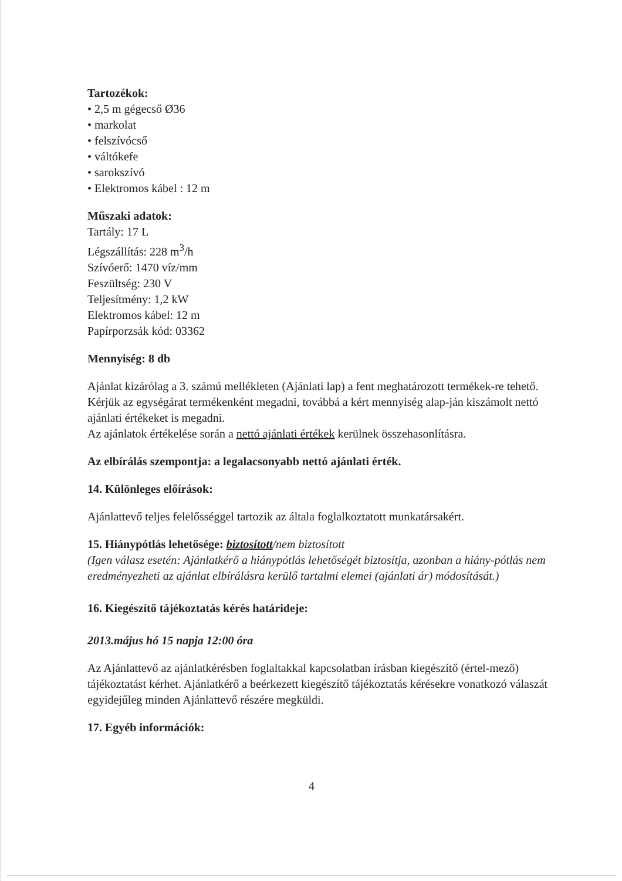Tartozékok:
• 2,5 m gégecső Ø36
• markolat
• felszívócső
• váltókefe
• sarokszívó
• Elektromos kábel : 12 m
Műszaki adatok:
Tartály: 17 L
Légszállítás: 228 m<sup>3</sup>/h
Szívóerő: 1470 víz/mm
Feszültség: 230 V
Teljesítmény: 1,2 kW
Elektromos kábel: 12 m
Papírporzsák kód: 03362
Mennyiség: 8 db
Ajánlat kizárólag a 3. számú mellékleten (Ajánlati lap) a fent meghatározott termékek-re tehető. Kérjük az egységárat termékenként megadni, továbbá a kért mennyiség alap-ján kiszámolt nettó ajánlati értékeket is megadni.
Az ajánlatok értékelése során a nettó ajánlati értékek kerülnek összehasonlításra.
Az elbírálás szempontja: a legalacsonyabb nettó ajánlati érték.
14. Különleges előírások:
Ajánlattevő teljes felelősséggel tartozik az általa foglalkoztatott munkatársakért.
15. Hiánypótlás lehetősége: biztosított/nem biztosított
(Igen válasz esetén: Ajánlatkérő a hiánypótlás lehetőségét biztosítja, azonban a hiány-pótlás nem eredményezheti az ajánlat elbírálásra kerülő tartalmi elemei (ajánlati ár) módosítását.)
16. Kiegészítő tájékoztatás kérés határideje:
2013.május hó 15 napja 12:00 óra
Az Ajánlattevő az ajánlatkérésben foglaltakkal kapcsolatban írásban kiegészítő (értel-mező) tájékoztatást kérhet. Ajánlatkérő a beérkezett kiegészítő tájékoztatás kérésekre vonatkozó válaszát egyidejűleg minden Ajánlattevő részére megküldi.
17. Egyéb információk:
4